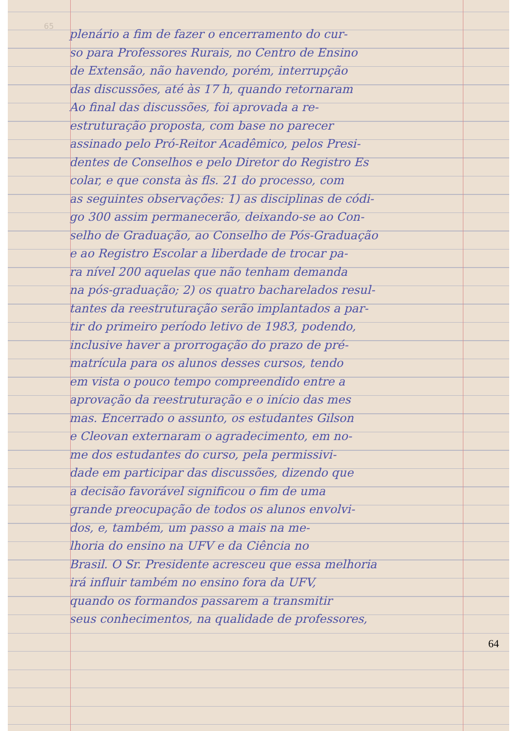65
plenário a fim de fazer o encerramento do cur-
so para Professores Rurais, no Centro de Ensino
de Extensão, não havendo, porém, interrupção
das discussões, até às 17 h, quando retornaram
Ao final das discussões, foi aprovada a re-
estruturação proposta, com base no parecer
assinado pelo Pró-Reitor Acadêmico, pelos Presi-
dentes de Conselhos e pelo Diretor do Registro Es
colar, e que consta às fls. 21 do processo, com
as seguintes observações: 1) as disciplinas de códi-
go 300 assim permanecerão, deixando-se ao Con-
selho de Graduação, ao Conselho de Pós-Graduação
e ao Registro Escolar a liberdade de trocar pa-
ra nível 200 aquelas que não tenham demanda
na pós-graduação; 2) os quatro bacharelados resul-
tantes da reestruturação serão implantados a par-
tir do primeiro período letivo de 1983, podendo,
inclusive haver a prorrogação do prazo de pré-
matrícula para os alunos desses cursos, tendo
em vista o pouco tempo compreendido entre a
aprovação da reestruturação e o início das mes
mas. Encerrado o assunto, os estudantes Gilson
e Cleovan externaram o agradecimento, em no-
me dos estudantes do curso, pela permissivi-
dade em participar das discussões, dizendo que
a decisão favorável significou o fim de uma
grande preocupação de todos os alunos envolvi-
dos, e, também, um passo a mais na me-
lhoria do ensino na UFV e da Ciência no
Brasil. O Sr. Presidente acresceu que essa melhoria
irá influir também no ensino fora da UFV,
quando os formandos passarem a transmitir
seus conhecimentos, na qualidade de professores,
64